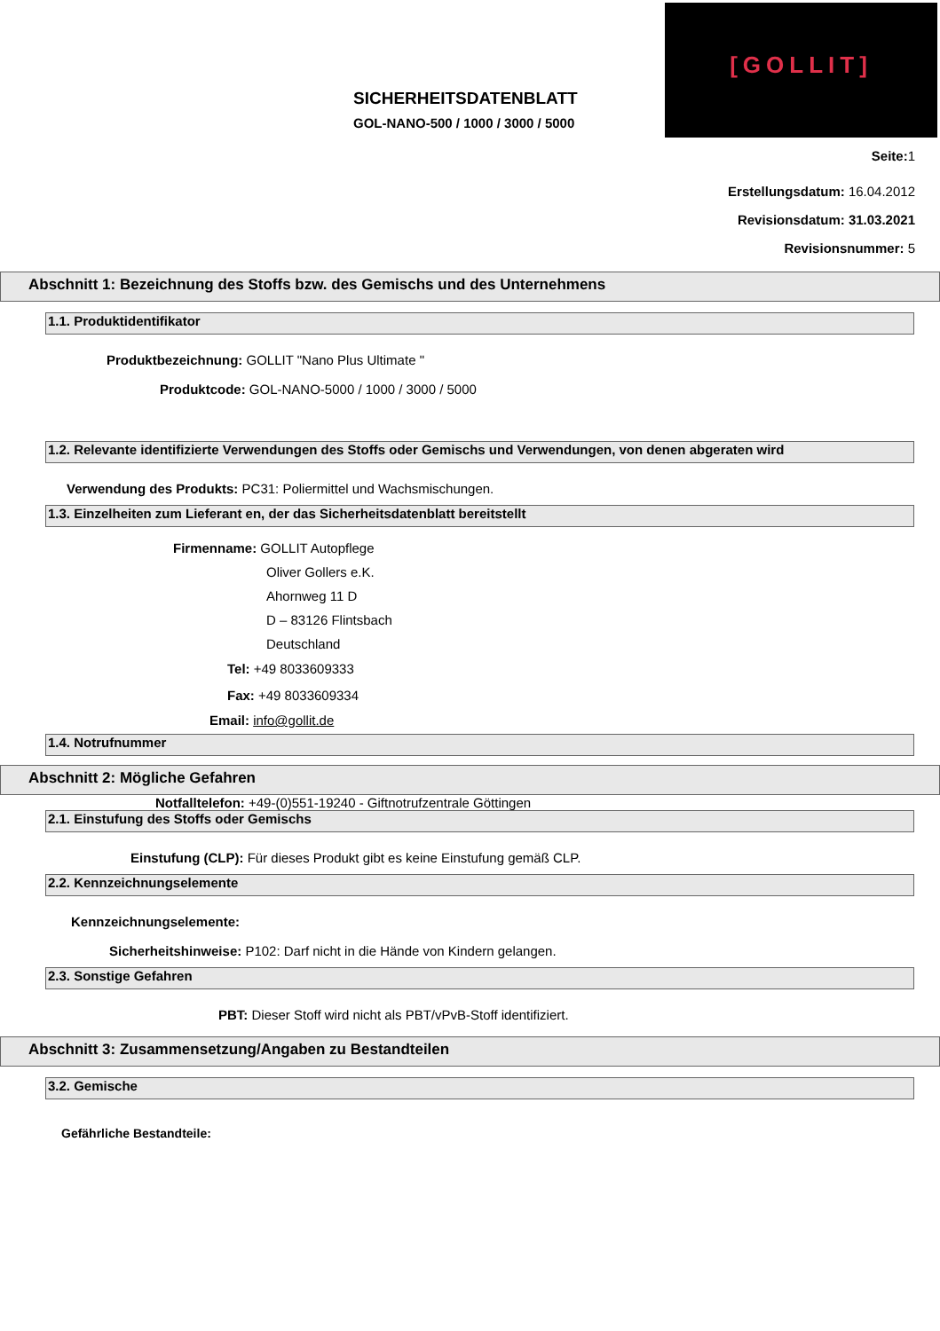SICHERHEITSDATENBLATT
GOL-NANO-500 / 1000 / 3000 / 5000
[GOLLIT]
Seite: 1
Erstellungsdatum: 16.04.2012
Revisionsdatum: 31.03.2021
Revisionsnummer: 5
Abschnitt 1: Bezeichnung des Stoffs bzw. des Gemischs und des Unternehmens
1.1. Produktidentifikator
Produktbezeichnung: GOLLIT "Nano Plus Ultimate "
Produktcode: GOL-NANO-5000 / 1000 / 3000 / 5000
1.2. Relevante identifizierte Verwendungen des Stoffs oder Gemischs und Verwendungen, von denen abgeraten wird
Verwendung des Produkts: PC31: Poliermittel und Wachsmischungen.
1.3. Einzelheiten zum Lieferant en, der das Sicherheitsdatenblatt bereitstellt
Firmenname: GOLLIT Autopflege
Oliver Gollers e.K.
Ahornweg 11 D
D – 83126 Flintsbach
Deutschland
Tel: +49 8033609333
Fax: +49 8033609334
Email: info@gollit.de
1.4. Notrufnummer
Abschnitt 2: Mögliche Gefahren
Notfalltelefon: +49-(0)551-19240 - Giftnotrufzentrale Göttingen
2.1. Einstufung des Stoffs oder Gemischs
Einstufung (CLP): Für dieses Produkt gibt es keine Einstufung gemäß CLP.
2.2. Kennzeichnungselemente
Kennzeichnungselemente:
Sicherheitshinweise: P102: Darf nicht in die Hände von Kindern gelangen.
2.3. Sonstige Gefahren
PBT: Dieser Stoff wird nicht als PBT/vPvB-Stoff identifiziert.
Abschnitt 3: Zusammensetzung/Angaben zu Bestandteilen
3.2. Gemische
Gefährliche Bestandteile: